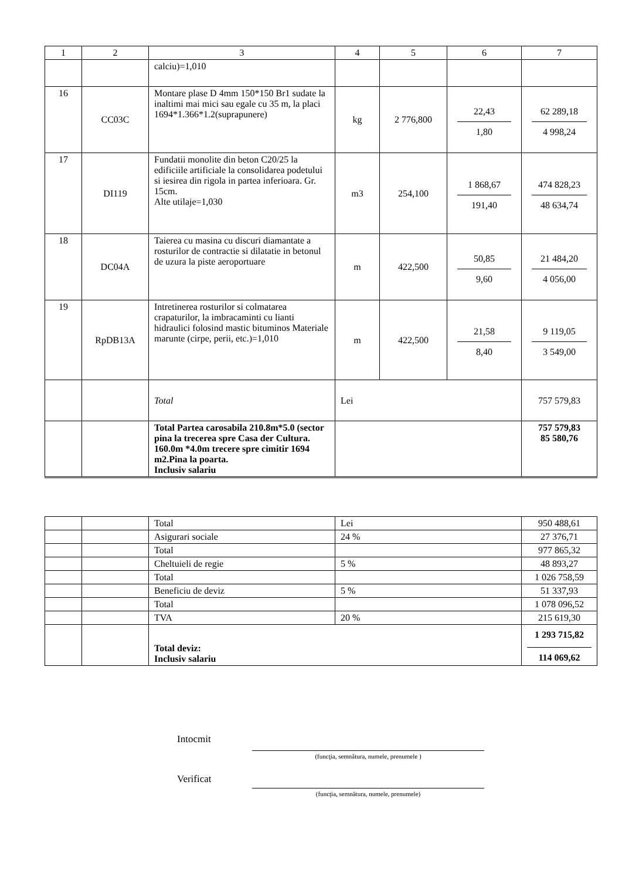| 1 | 2 | 3 | 4 | 5 | 6 | 7 |
| --- | --- | --- | --- | --- | --- | --- |
| | | calciu)=1,010 | | | | |
| 16 | CC03C | Montare plase D 4mm 150*150 Br1 sudate la inaltimi mai mici sau egale cu 35 m, la placi 1694*1.366*1.2(suprapunere) | kg | 2 776,800 | 22,43 1,80 | 62 289,18 4 998,24 |
| 17 | DI119 | Fundatii monolite din beton C20/25 la edificiile artificiale la consolidarea podetului si iesirea din rigola in partea inferioara. Gr. 15cm. Alte utilaje=1,030 | m3 | 254,100 | 1 868,67 191,40 | 474 828,23 48 634,74 |
| 18 | DC04A | Taierea cu masina cu discuri diamantate a rosturilor de contractie si dilatatie in betonul de uzura la piste aeroportuare | m | 422,500 | 50,85 9,60 | 21 484,20 4 056,00 |
| 19 | RpDB13A | Intretinerea rosturilor si colmatarea crapaturilor, la imbracaminti cu lianti hidraulici folosind mastic bituminos Materiale marunte (cirpe, perii, etc.)=1,010 | m | 422,500 | 21,58 8,40 | 9 119,05 3 549,00 |
| | | Total | Lei | | | 757 579,83 |
| | | Total Partea carosabila 210.8m*5.0 (sector pina la trecerea spre Casa der Cultura. 160.0m *4.0m trecere spre cimitir 1694 m2.Pina la poarta. Inclusiv salariu | | | | 757 579,83 85 580,76 |
| | | Total | Lei | 950 488,61 |
| | | Asigurari sociale | 24 % | 27 376,71 |
| | | Total | | 977 865,32 |
| | | Cheltuieli de regie | 5 % | 48 893,27 |
| | | Total | | 1 026 758,59 |
| | | Beneficiu de deviz | 5 % | 51 337,93 |
| | | Total | | 1 078 096,52 |
| | | TVA | 20 % | 215 619,30 |
| | | Total deviz: Inclusiv salariu | | 1 293 715,82 114 069,62 |
Intocmit
(funcţia, semnătura, numele, prenumele )
Verificat
(funcţia, semnătura, numele, prenumele)